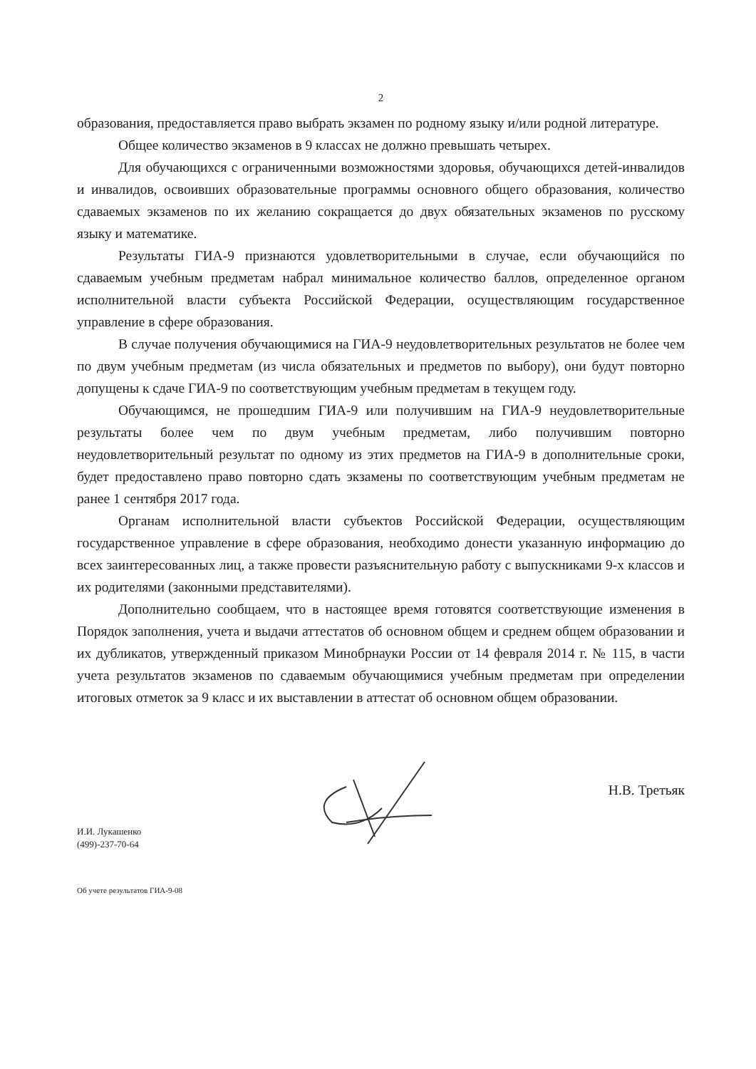2
образования, предоставляется право выбрать экзамен по родному языку и/или родной литературе.
Общее количество экзаменов в 9 классах не должно превышать четырех.
Для обучающихся с ограниченными возможностями здоровья, обучающихся детей-инвалидов и инвалидов, освоивших образовательные программы основного общего образования, количество сдаваемых экзаменов по их желанию сокращается до двух обязательных экзаменов по русскому языку и математике.
Результаты ГИА-9 признаются удовлетворительными в случае, если обучающийся по сдаваемым учебным предметам набрал минимальное количество баллов, определенное органом исполнительной власти субъекта Российской Федерации, осуществляющим государственное управление в сфере образования.
В случае получения обучающимися на ГИА-9 неудовлетворительных результатов не более чем по двум учебным предметам (из числа обязательных и предметов по выбору), они будут повторно допущены к сдаче ГИА-9 по соответствующим учебным предметам в текущем году.
Обучающимся, не прошедшим ГИА-9 или получившим на ГИА-9 неудовлетворительные результаты более чем по двум учебным предметам, либо получившим повторно неудовлетворительный результат по одному из этих предметов на ГИА-9 в дополнительные сроки, будет предоставлено право повторно сдать экзамены по соответствующим учебным предметам не ранее 1 сентября 2017 года.
Органам исполнительной власти субъектов Российской Федерации, осуществляющим государственное управление в сфере образования, необходимо донести указанную информацию до всех заинтересованных лиц, а также провести разъяснительную работу с выпускниками 9-х классов и их родителями (законными представителями).
Дополнительно сообщаем, что в настоящее время готовятся соответствующие изменения в Порядок заполнения, учета и выдачи аттестатов об основном общем и среднем общем образовании и их дубликатов, утвержденный приказом Минобрнауки России от 14 февраля 2014 г. № 115, в части учета результатов экзаменов по сдаваемым обучающимися учебным предметам при определении итоговых отметок за 9 класс и их выставлении в аттестат об основном общем образовании.
И.И. Лукашенко
(499)-237-70-64
Н.В. Третьяк
Об учете результатов ГИА-9-08